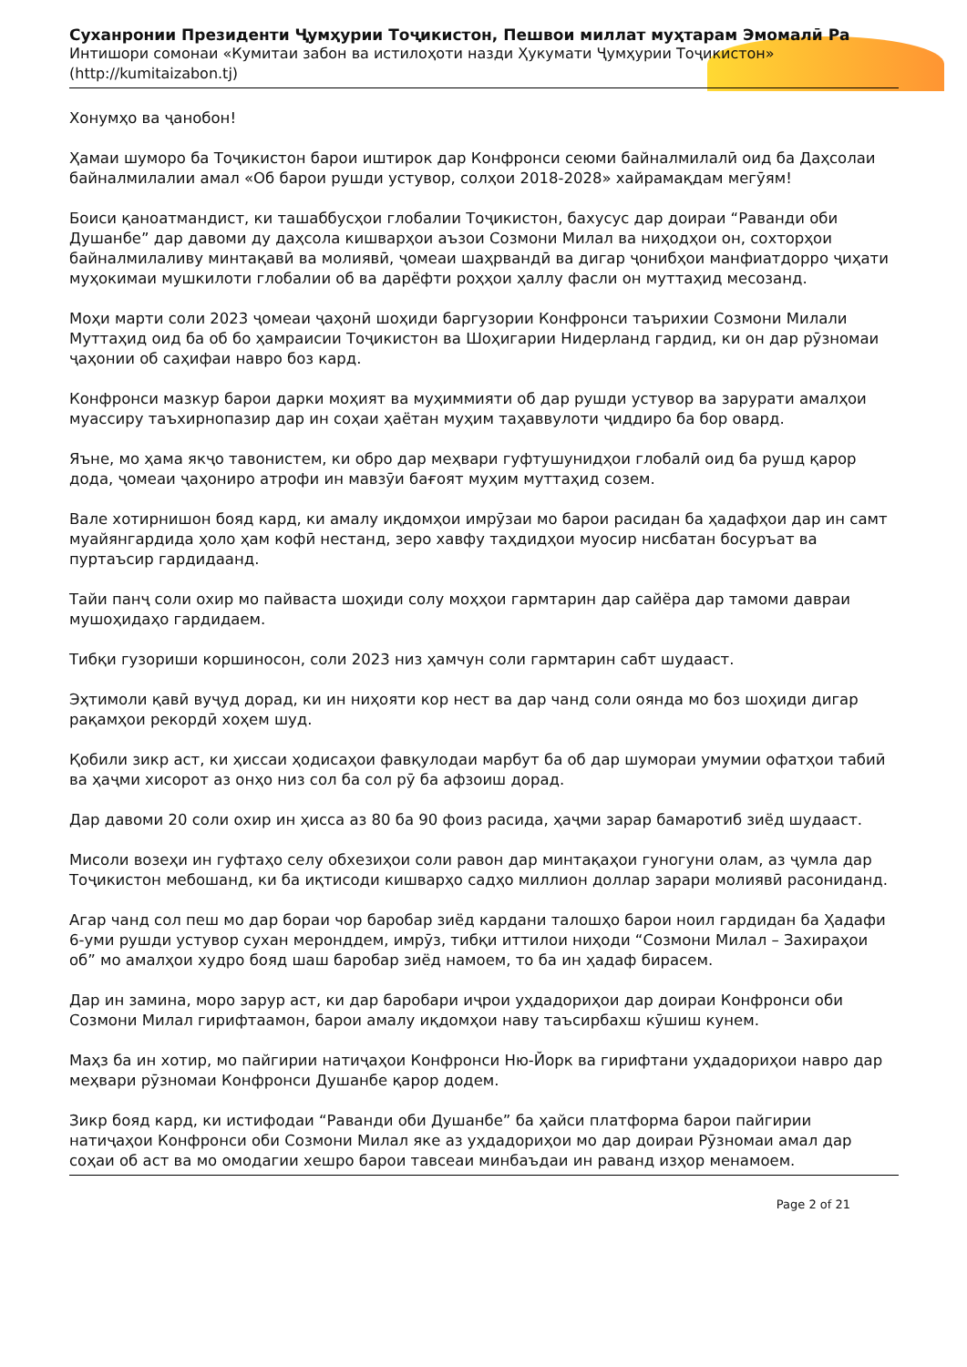Суханронии Президенти Ҷумҳурии Тоҷикистон, Пешвои миллат муҳтарам Эмомалӣ Ра
Интишори сомонаи «Кумитаи забон ва истилоҳоти назди Ҳукумати Ҷумҳурии Тоҷикистон»
(http://kumitaizabon.tj)
Хонумҳо ва ҷанобон!
Ҳамаи шуморо ба Тоҷикистон барои иштирок дар Конфронси сеюми байналмилалӣ оид ба Даҳсолаи байналмилалии амал «Об барои рушди устувор, солҳои 2018-2028» хайрамақдам мегӯям!
Боиси қаноатмандист, ки ташаббусҳои глобалии Тоҷикистон, бахусус дар доираи “Раванди оби Душанбе” дар давоми ду даҳсола кишварҳои аъзои Созмони Милал ва ниҳодҳои он, сохторҳои байналмилаливу минтақавӣ ва молиявӣ, ҷомеаи шаҳрвандӣ ва дигар ҷонибҳои манфиатдорро ҷиҳати муҳокимаи мушкилоти глобалии об ва дарёфти роҳҳои ҳаллу фасли он муттаҳид месозанд.
Моҳи марти соли 2023 ҷомеаи ҷаҳонӣ шоҳиди баргузории Конфронси таърихии Созмони Милали Муттаҳид оид ба об бо ҳамраисии Тоҷикистон ва Шоҳигарии Нидерланд гардид, ки он дар рӯзномаи ҷаҳонии об саҳифаи навро боз кард.
Конфронси мазкур барои дарки моҳият ва муҳиммияти об дар рушди устувор ва зарурати амалҳои муассиру таъхирнопазир дар ин соҳаи ҳаётан муҳим таҳаввулоти ҷиддиро ба бор овард.
Яъне, мо ҳама якҷо тавонистем, ки обро дар меҳвари гуфтушунидҳои глобалӣ оид ба рушд қарор дода, ҷомеаи ҷаҳониро атрофи ин мавзӯи бағоят муҳим муттаҳид созем.
Вале хотирнишон бояд кард, ки амалу иқдомҳои имрӯзаи мо барои расидан ба ҳадафҳои дар ин самт муайянгардида ҳоло ҳам кофӣ нестанд, зеро хавфу таҳдидҳои муосир нисбатан босуръат ва пуртаъсир гардидаанд.
Тайи панҷ соли охир мо пайваста шоҳиди солу моҳҳои гармтарин дар сайёра дар тамоми давраи мушоҳидаҳо гардидаем.
Тибқи гузориши коршиносон, соли 2023 низ ҳамчун соли гармтарин сабт шудааст.
Эҳтимоли қавӣ вуҷуд дорад, ки ин ниҳояти кор нест ва дар чанд соли оянда мо боз шоҳиди дигар рақамҳои рекордӣ хоҳем шуд.
Қобили зикр аст, ки ҳиссаи ҳодисаҳои фавқулодаи марбут ба об дар шумораи умумии офатҳои табиӣ ва ҳаҷми хисорот аз онҳо низ сол ба сол рӯ ба афзоиш дорад.
Дар давоми 20 соли охир ин ҳисса аз 80 ба 90 фоиз расида, ҳаҷми зарар бамаротиб зиёд шудааст.
Мисоли возеҳи ин гуфтаҳо селу обхезиҳои соли равон дар минтақаҳои гуногуни олам, аз ҷумла дар Тоҷикистон мебошанд, ки ба иқтисоди кишварҳо садҳо миллион доллар зарари молиявӣ расониданд.
Агар чанд сол пеш мо дар бораи чор баробар зиёд кардани талошҳо барои ноил гардидан ба Ҳадафи 6-уми рушди устувор сухан меронддем, имрӯз, тибқи иттилои ниҳоди “Созмони Милал – Захираҳои об” мо амалҳои худро бояд шаш баробар зиёд намоем, то ба ин ҳадаф бирасем.
Дар ин замина, моро зарур аст, ки дар баробари иҷрои уҳдадориҳои дар доираи Конфронси оби Созмони Милал гирифтаамон, барои амалу иқдомҳои наву таъсирбахш кӯшиш кунем.
Маҳз ба ин хотир, мо пайгирии натиҷаҳои Конфронси Ню-Йорк ва гирифтани уҳдадориҳои навро дар меҳвари рӯзномаи Конфронси Душанбе қарор додем.
Зикр бояд кард, ки истифодаи “Раванди оби Душанбе” ба ҳайси платформа барои пайгирии натиҷаҳои Конфронси оби Созмони Милал яке аз уҳдадориҳои мо дар доираи Рӯзномаи амал дар соҳаи об аст ва мо омодагии хешро барои тавсеаи минбаъдаи ин раванд изҳор менамоем.
Page 2 of 21